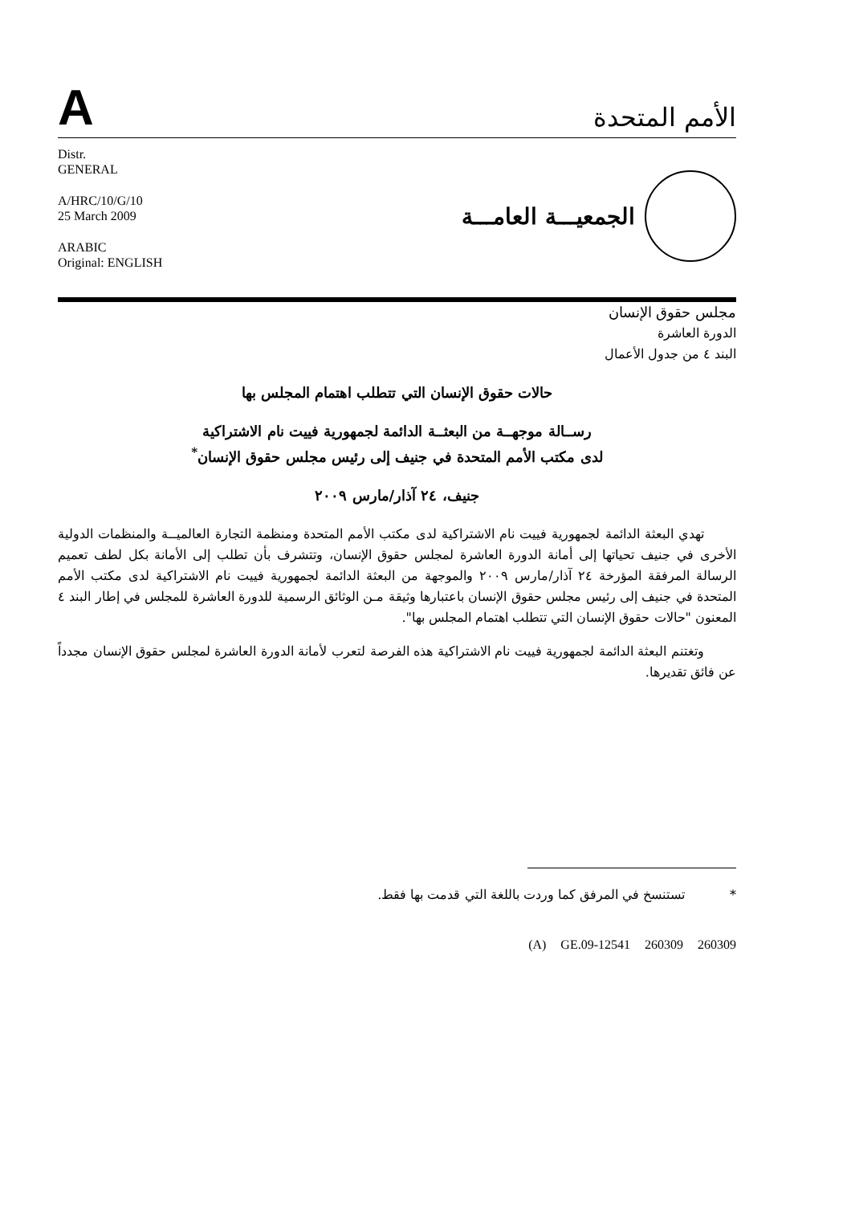A
الأمم المتحدة
Distr.
GENERAL
A/HRC/10/G/10
25 March 2009
ARABIC
Original: ENGLISH
الجمعيـــة العامـــة
مجلس حقوق الإنسان
الدورة العاشرة
البند ٤ من جدول الأعمال
حالات حقوق الإنسان التي تتطلب اهتمام المجلس بها
رســالة موجهــة من البعثــة الدائمة لجمهورية فييت نام الاشتراكية
لدى مكتب الأمم المتحدة في جنيف إلى رئيس مجلس حقوق الإنسان<sup>*</sup>
جنيف، ٢٤ آذار/مارس ٢٠٠٩
تهدي البعثة الدائمة لجمهورية فييت نام الاشتراكية لدى مكتب الأمم المتحدة ومنظمة التجارة العالميــة والمنظمات الدولية الأخرى في جنيف تحياتها إلى أمانة الدورة العاشرة لمجلس حقوق الإنسان، وتتشرف بأن تطلب إلى الأمانة بكل لطف تعميم الرسالة المرفقة المؤرخة ٢٤ آذار/مارس ٢٠٠٩ والموجهة من البعثة الدائمة لجمهورية فييت نام الاشتراكية لدى مكتب الأمم المتحدة في جنيف إلى رئيس مجلس حقوق الإنسان باعتبارها وثيقة مـن الوثائق الرسمية للدورة العاشرة للمجلس في إطار البند ٤ المعنون "حالات حقوق الإنسان التي تتطلب اهتمام المجلس بها".
وتغتنم البعثة الدائمة لجمهورية فييت نام الاشتراكية هذه الفرصة لتعرب لأمانة الدورة العاشرة لمجلس حقوق الإنسان مجدداً عن فائق تقديرها.
* تستنسخ في المرفق كما وردت باللغة التي قدمت بها فقط.
(A) GE.09-12541 260309 260309